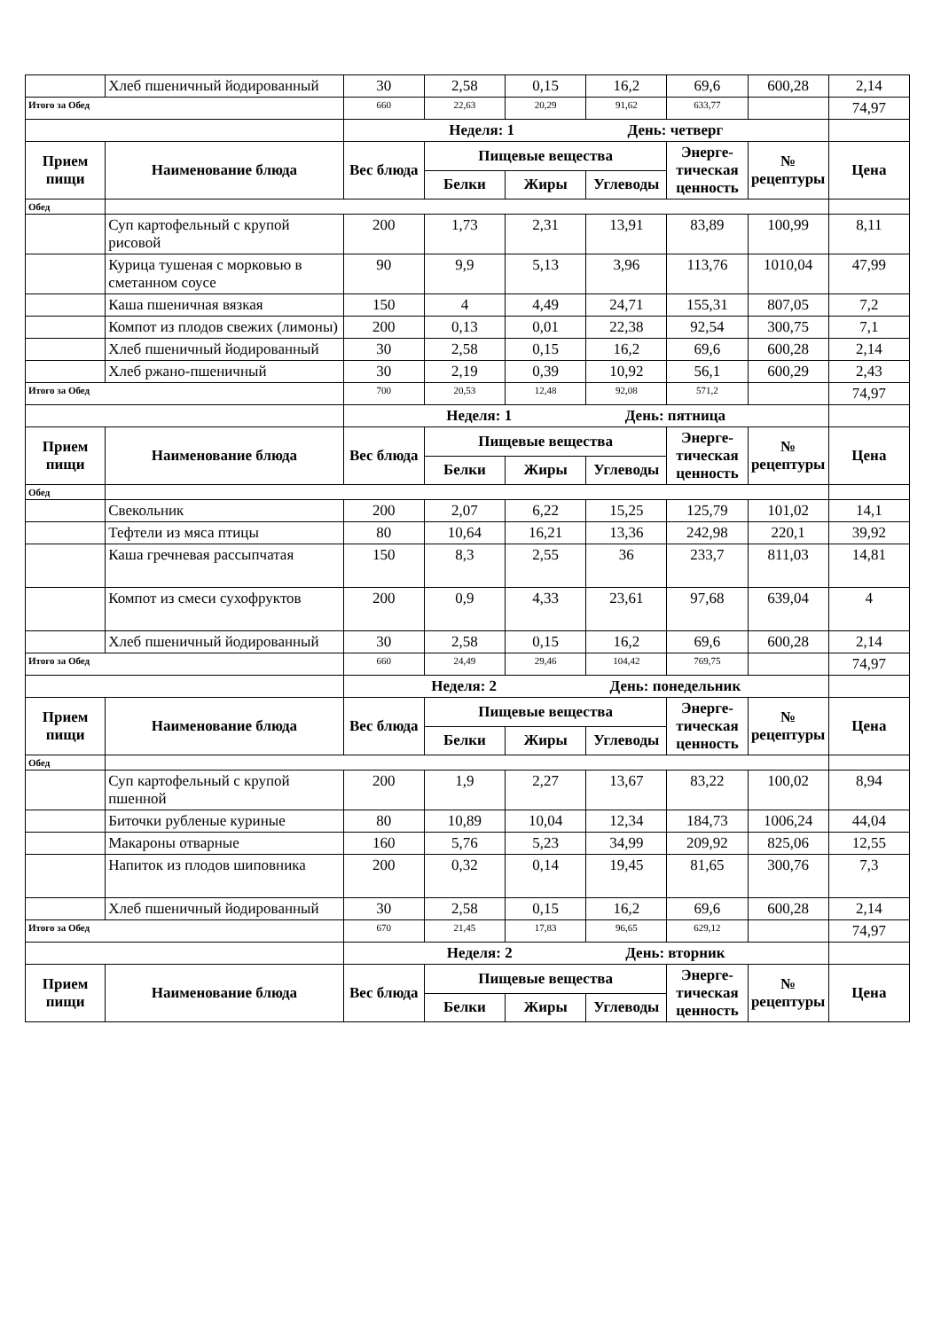| | Хлеб пшеничный йодированный | 30 | 2,58 | 0,15 | 16,2 | 69,6 | 600,28 | 2,14 |
| Итого за Обед | | 660 | 22,63 | 20,29 | 91,62 | 633,77 | | 74,97 |
| | | Неделя: 1 День: четверг | | | | | | |
| Прием пищи | Наименование блюда | Вес блюда | Пищевые вещества | | | Энерге-тическая ценность | № рецептуры | Цена |
| | | | Белки | Жиры | Углеводы | | | |
| Обед | | | | | | | | |
| | Суп картофельный с крупой рисовой | 200 | 1,73 | 2,31 | 13,91 | 83,89 | 100,99 | 8,11 |
| | Курица тушеная с морковью в сметанном соусе | 90 | 9,9 | 5,13 | 3,96 | 113,76 | 1010,04 | 47,99 |
| | Каша пшеничная вязкая | 150 | 4 | 4,49 | 24,71 | 155,31 | 807,05 | 7,2 |
| | Компот из плодов свежих (лимоны) | 200 | 0,13 | 0,01 | 22,38 | 92,54 | 300,75 | 7,1 |
| | Хлеб пшеничный йодированный | 30 | 2,58 | 0,15 | 16,2 | 69,6 | 600,28 | 2,14 |
| | Хлеб ржано-пшеничный | 30 | 2,19 | 0,39 | 10,92 | 56,1 | 600,29 | 2,43 |
| Итого за Обед | | 700 | 20,53 | 12,48 | 92,08 | 571,2 | | 74,97 |
| | | Неделя: 1 День: пятница | | | | | | |
| Прием пищи | Наименование блюда | Вес блюда | Пищевые вещества | | | Энерге-тическая ценность | № рецептуры | Цена |
| | | | Белки | Жиры | Углеводы | | | |
| Обед | | | | | | | | |
| | Свекольник | 200 | 2,07 | 6,22 | 15,25 | 125,79 | 101,02 | 14,1 |
| | Тефтели из мяса птицы | 80 | 10,64 | 16,21 | 13,36 | 242,98 | 220,1 | 39,92 |
| | Каша гречневая рассыпчатая | 150 | 8,3 | 2,55 | 36 | 233,7 | 811,03 | 14,81 |
| | Компот из смеси сухофруктов | 200 | 0,9 | 4,33 | 23,61 | 97,68 | 639,04 | 4 |
| | Хлеб пшеничный йодированный | 30 | 2,58 | 0,15 | 16,2 | 69,6 | 600,28 | 2,14 |
| Итого за Обед | | 660 | 24,49 | 29,46 | 104,42 | 769,75 | | 74,97 |
| | | Неделя: 2 День: понедельник | | | | | | |
| Прием пищи | Наименование блюда | Вес блюда | Пищевые вещества | | | Энерге-тическая ценность | № рецептуры | Цена |
| | | | Белки | Жиры | Углеводы | | | |
| Обед | | | | | | | | |
| | Суп картофельный с крупой пшенной | 200 | 1,9 | 2,27 | 13,67 | 83,22 | 100,02 | 8,94 |
| | Биточки рубленые куриные | 80 | 10,89 | 10,04 | 12,34 | 184,73 | 1006,24 | 44,04 |
| | Макароны отварные | 160 | 5,76 | 5,23 | 34,99 | 209,92 | 825,06 | 12,55 |
| | Напиток из плодов шиповника | 200 | 0,32 | 0,14 | 19,45 | 81,65 | 300,76 | 7,3 |
| | Хлеб пшеничный йодированный | 30 | 2,58 | 0,15 | 16,2 | 69,6 | 600,28 | 2,14 |
| Итого за Обед | | 670 | 21,45 | 17,83 | 96,65 | 629,12 | | 74,97 |
| | | Неделя: 2 День: вторник | | | | | | |
| Прием пищи | Наименование блюда | Вес блюда | Пищевые вещества | | | Энерге-тическая ценность | № рецептуры | Цена |
| | | | Белки | Жиры | Углеводы | | | |